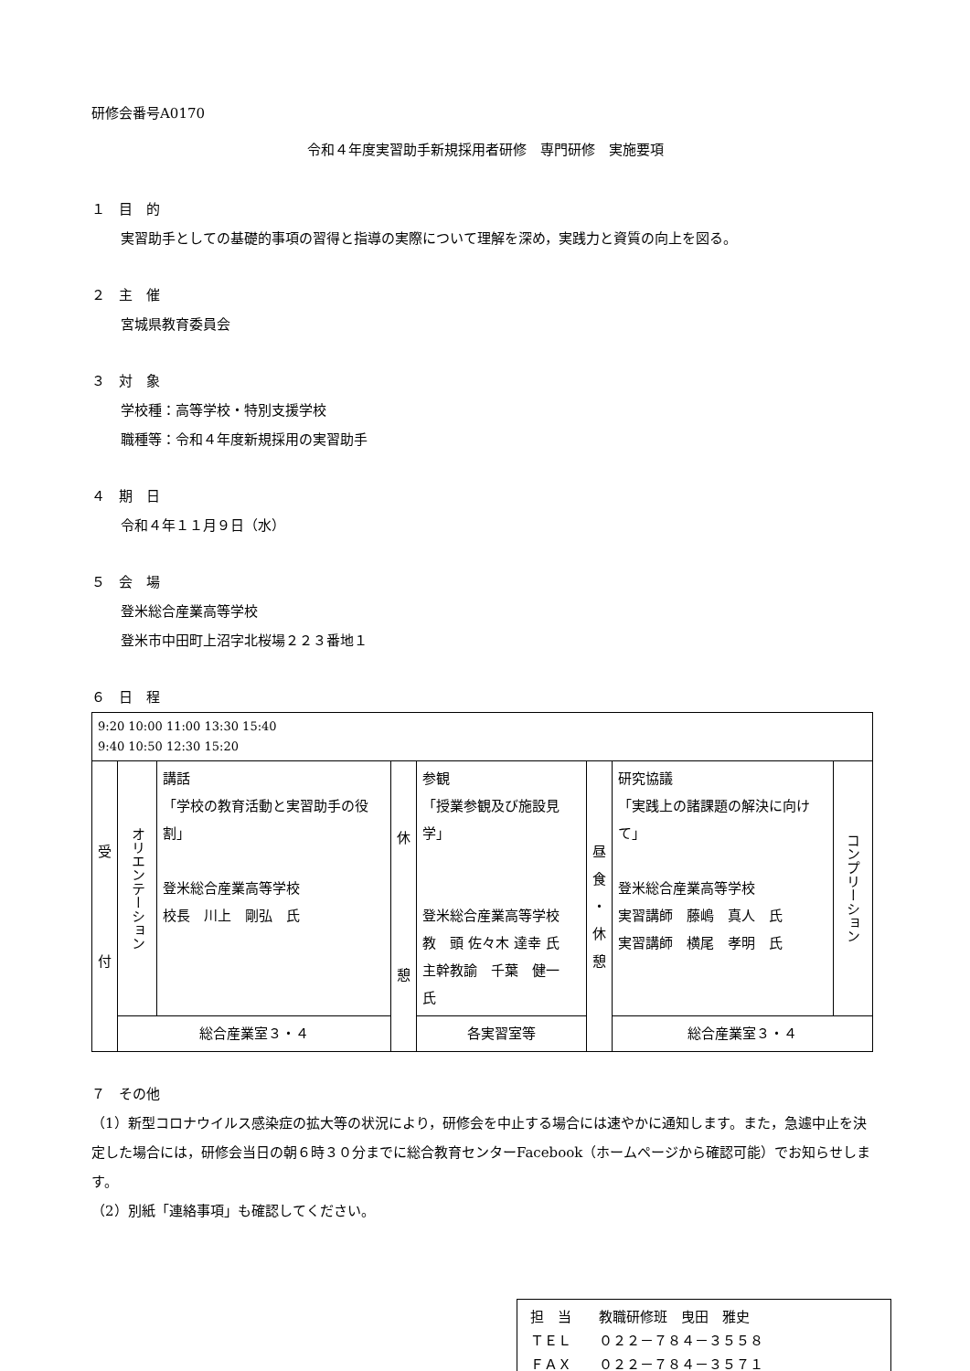研修会番号A0170
令和４年度実習助手新規採用者研修　専門研修　実施要項
１　目　的
実習助手としての基礎的事項の習得と指導の実際について理解を深め，実践力と資質の向上を図る。
２　主　催
宮城県教育委員会
３　対　象
学校種：高等学校・特別支援学校
職種等：令和４年度新規採用の実習助手
４　期　日
令和４年１１月９日（水）
５　会　場
登米総合産業高等学校
登米市中田町上沼字北桜場２２３番地１
６　日　程
| 9:20 10:00 11:00 13:30 15:40 9:40 10:50 12:30 15:20 | | | | | | | |
| 受 付 | オリエンテーション | 講話 「学校の教育活動と実習助手の役割」 登米総合産業高等学校 校長 川上 剛弘 氏 | 休 憩 | 参観 「授業参観及び施設見学」 登米総合産業高等学校 教 頭 佐々木 達幸 氏 主幹教諭 千葉 健一 氏 | 昼 食 ・ 休 憩 | 研究協議 「実践上の諸課題の解決に向けて」 登米総合産業高等学校 実習講師 藤嶋 真人 氏 実習講師 横尾 孝明 氏 | コンプリーション |
| | 総合産業室３・４ | | | 各実習室等 | | 総合産業室３・４ | |
７　その他
（1）新型コロナウイルス感染症の拡大等の状況により，研修会を中止する場合には速やかに通知します。また，急遽中止を決定した場合には，研修会当日の朝６時３０分までに総合教育センターFacebook（ホームページから確認可能）でお知らせします。
（2）別紙「連絡事項」も確認してください。
担　当　　教職研修班　曳田　雅史
ＴＥＬ　　０２２－７８４－３５５８
ＦＡＸ　　０２２－７８４－３５７１